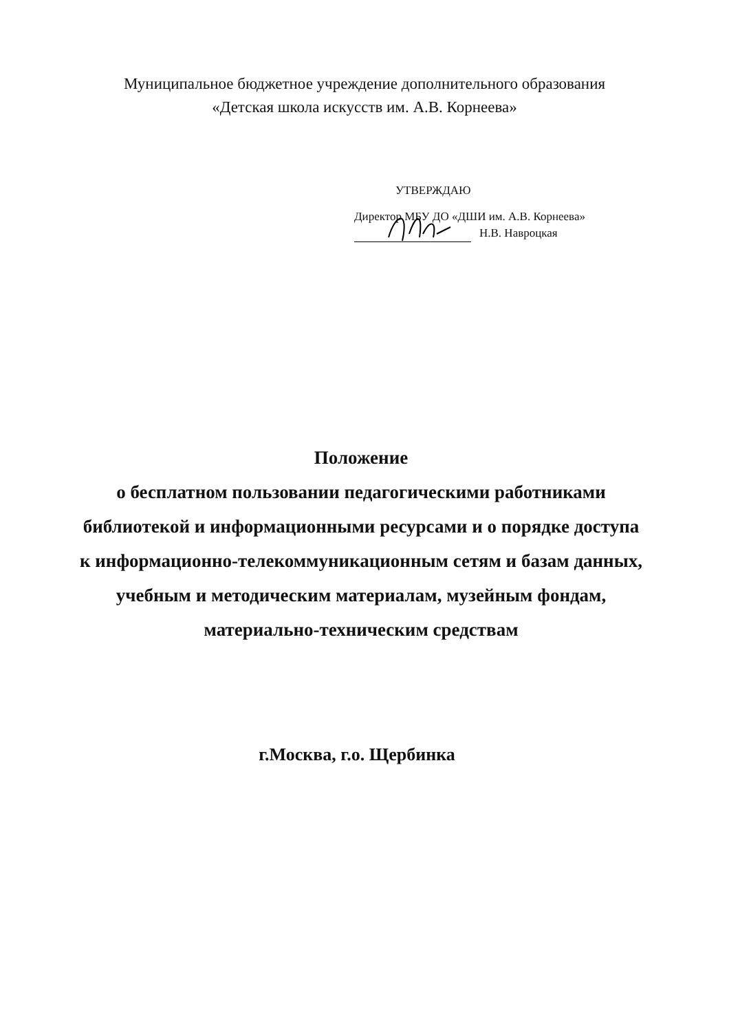Муниципальное бюджетное учреждение дополнительного образования
«Детская школа искусств им. А.В. Корнеева»
УТВЕРЖДАЮ
Директор МБУ ДО «ДШИ им. А.В. Корнеева»
Н.В. Навроцкая
Положение
о бесплатном пользовании педагогическими работниками
библиотекой и информационными ресурсами и о порядке доступа
к информационно-телекоммуникационным сетям и базам данных,
учебным и методическим материалам, музейным фондам,
материально-техническим средствам
г.Москва, г.о. Щербинка